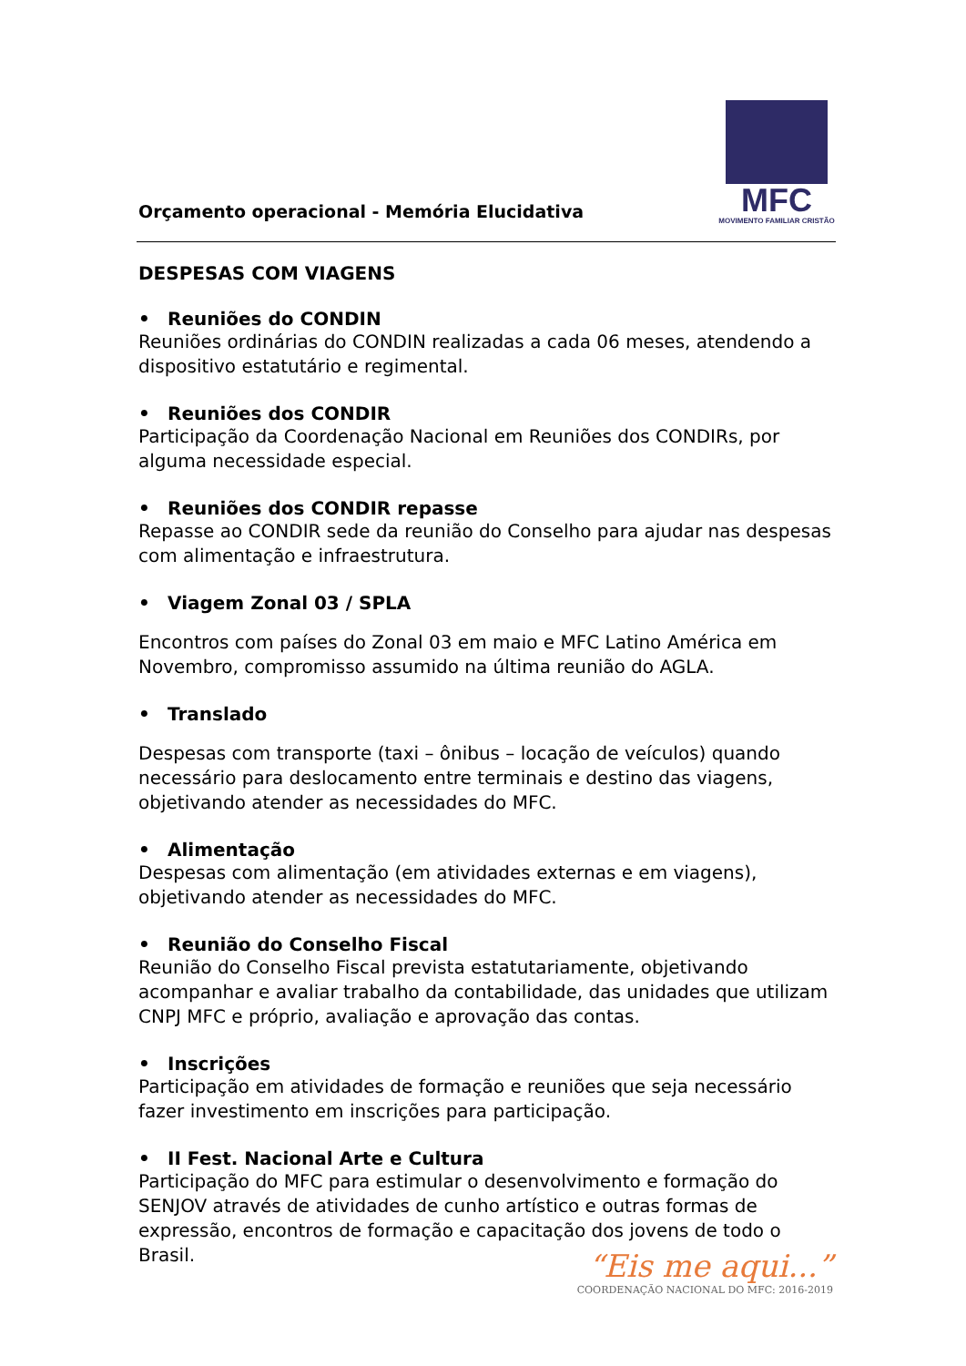Orçamento operacional - Memória Elucidativa
MFC
MOVIMENTO FAMILIAR CRISTÃO
DESPESAS COM VIAGENS
• Reuniões do CONDIN
Reuniões ordinárias do CONDIN realizadas a cada 06 meses, atendendo a dispositivo estatutário e regimental.
• Reuniões dos CONDIR
Participação da Coordenação Nacional em Reuniões dos CONDIRs, por alguma necessidade especial.
• Reuniões dos CONDIR repasse
Repasse ao CONDIR sede da reunião do Conselho para ajudar nas despesas com alimentação e infraestrutura.
• Viagem Zonal 03 / SPLA
Encontros com países do Zonal 03 em maio e MFC Latino América em Novembro, compromisso assumido na última reunião do AGLA.
• Translado
Despesas com transporte (taxi – ônibus – locação de veículos) quando necessário para deslocamento entre terminais e destino das viagens, objetivando atender as necessidades do MFC.
• Alimentação
Despesas com alimentação (em atividades externas e em viagens), objetivando atender as necessidades do MFC.
• Reunião do Conselho Fiscal
Reunião do Conselho Fiscal prevista estatutariamente, objetivando acompanhar e avaliar trabalho da contabilidade, das unidades que utilizam CNPJ MFC e próprio, avaliação e aprovação das contas.
• Inscrições
Participação em atividades de formação e reuniões que seja necessário fazer investimento em inscrições para participação.
• II Fest. Nacional Arte e Cultura
Participação do MFC para estimular o desenvolvimento e formação do SENJOV através de atividades de cunho artístico e outras formas de expressão, encontros de formação e capacitação dos jovens de todo o Brasil.
“Eis me aqui...”
COORDENAÇÃO NACIONAL DO MFC: 2016-2019